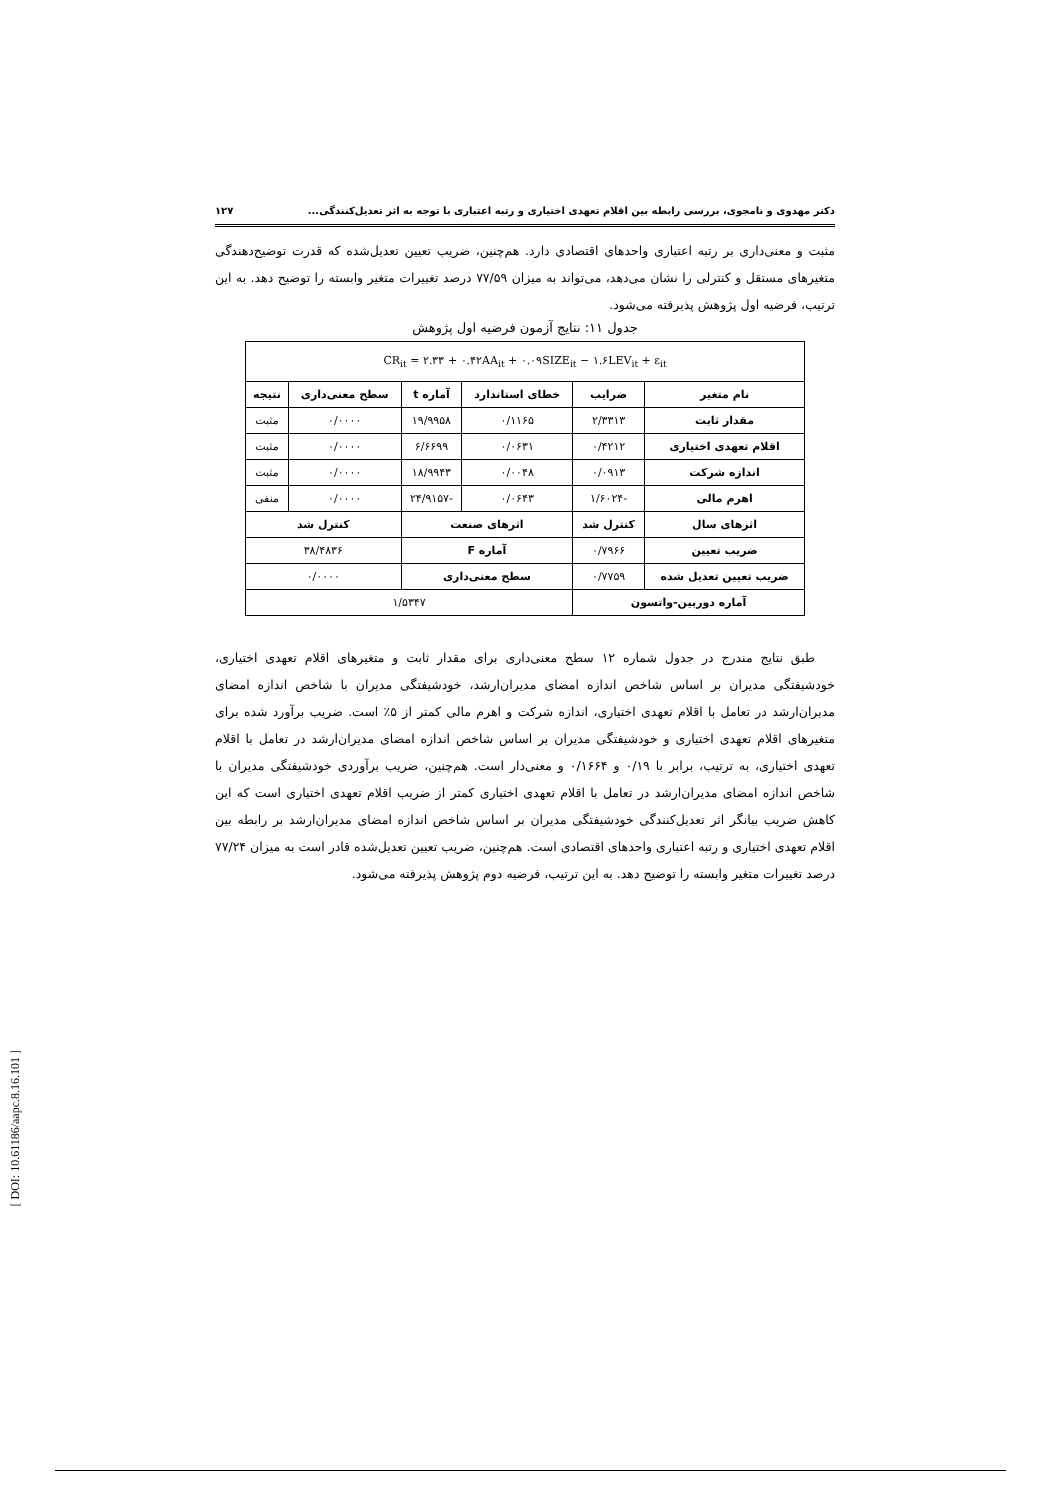دکتر مهدوی و نامجوی، بررسی رابطه بین اقلام تعهدی اختیاری و رتبه اعتباری با توجه به اثر تعدیل‌کنندگی... ۱۲۷
مثبت و معنی‌داری بر رتبه اعتباری واحدهای اقتصادی دارد. هم‌چنین، ضریب تعیین تعدیل‌شده که قدرت توضیح‌دهندگی متغیرهای مستقل و کنترلی را نشان می‌دهد، می‌تواند به میزان ۷۷/۵۹ درصد تغییرات متغیر وابسته را توضیح دهد. به این ترتیب، فرضیه اول پژوهش پذیرفته می‌شود.
جدول ۱۱: نتایج آزمون فرضیه اول پژوهش
| CR<sub>it</sub> = ۲.۳۳ + ۰.۴۲AA<sub>it</sub> + ۰.۰۹SIZE<sub>it</sub> − ۱.۶LEV<sub>it</sub> + ε<sub>it</sub> | | | | | |
| نام متغیر | ضرایب | خطای استاندارد | آماره t | سطح معنی‌داری | نتیجه |
| مقدار ثابت | ۲/۳۳۱۳ | ۰/۱۱۶۵ | ۱۹/۹۹۵۸ | ۰/۰۰۰۰ | مثبت |
| اقلام تعهدی اختیاری | ۰/۴۲۱۲ | ۰/۰۶۳۱ | ۶/۶۶۹۹ | ۰/۰۰۰۰ | مثبت |
| اندازه شرکت | ۰/۰۹۱۳ | ۰/۰۰۴۸ | ۱۸/۹۹۴۳ | ۰/۰۰۰۰ | مثبت |
| اهرم مالی | -۱/۶۰۲۴ | ۰/۰۶۴۳ | -۲۴/۹۱۵۷ | ۰/۰۰۰۰ | منفی |
| اثرهای سال | کنترل شد | اثرهای صنعت | | کنترل شد | |
| ضریب تعیین | ۰/۷۹۶۶ | آماره F | | ۳۸/۴۸۳۶ | |
| ضریب تعیین تعدیل شده | ۰/۷۷۵۹ | سطح معنی‌داری | | ۰/۰۰۰۰ | |
| آماره دوربین-واتسون | | ۱/۵۳۴۷ | | | |
طبق نتایج مندرج در جدول شماره ۱۲ سطح معنی‌داری برای مقدار ثابت و متغیرهای اقلام تعهدی اختیاری، خودشیفتگی مدیران بر اساس شاخص اندازه امضای مدیران‌ارشد، خودشیفتگی مدیران با شاخص اندازه امضای مدیران‌ارشد در تعامل با اقلام تعهدی اختیاری، اندازه شرکت و اهرم مالی کمتر از ۵٪ است. ضریب برآورد شده برای متغیرهای اقلام تعهدی اختیاری و خودشیفتگی مدیران بر اساس شاخص اندازه امضای مدیران‌ارشد در تعامل با اقلام تعهدی اختیاری، به ترتیب، برابر با ۰/۱۹ و ۰/۱۶۶۴ و معنی‌دار است. هم‌چنین، ضریب برآوردی خودشیفتگی مدیران با شاخص اندازه امضای مدیران‌ارشد در تعامل با اقلام تعهدی اختیاری کمتر از ضریب اقلام تعهدی اختیاری است که این کاهش ضریب بیانگر اثر تعدیل‌کنندگی خودشیفتگی مدیران بر اساس شاخص اندازه امضای مدیران‌ارشد بر رابطه بین اقلام تعهدی اختیاری و رتبه اعتباری واحدهای اقتصادی است. هم‌چنین، ضریب تعیین تعدیل‌شده قادر است به میزان ۷۷/۲۴ درصد تغییرات متغیر وابسته را توضیح دهد. به این ترتیب، فرضیه دوم پژوهش پذیرفته می‌شود.
[ DOI: 10.61186/aapc.8.16.101 ]